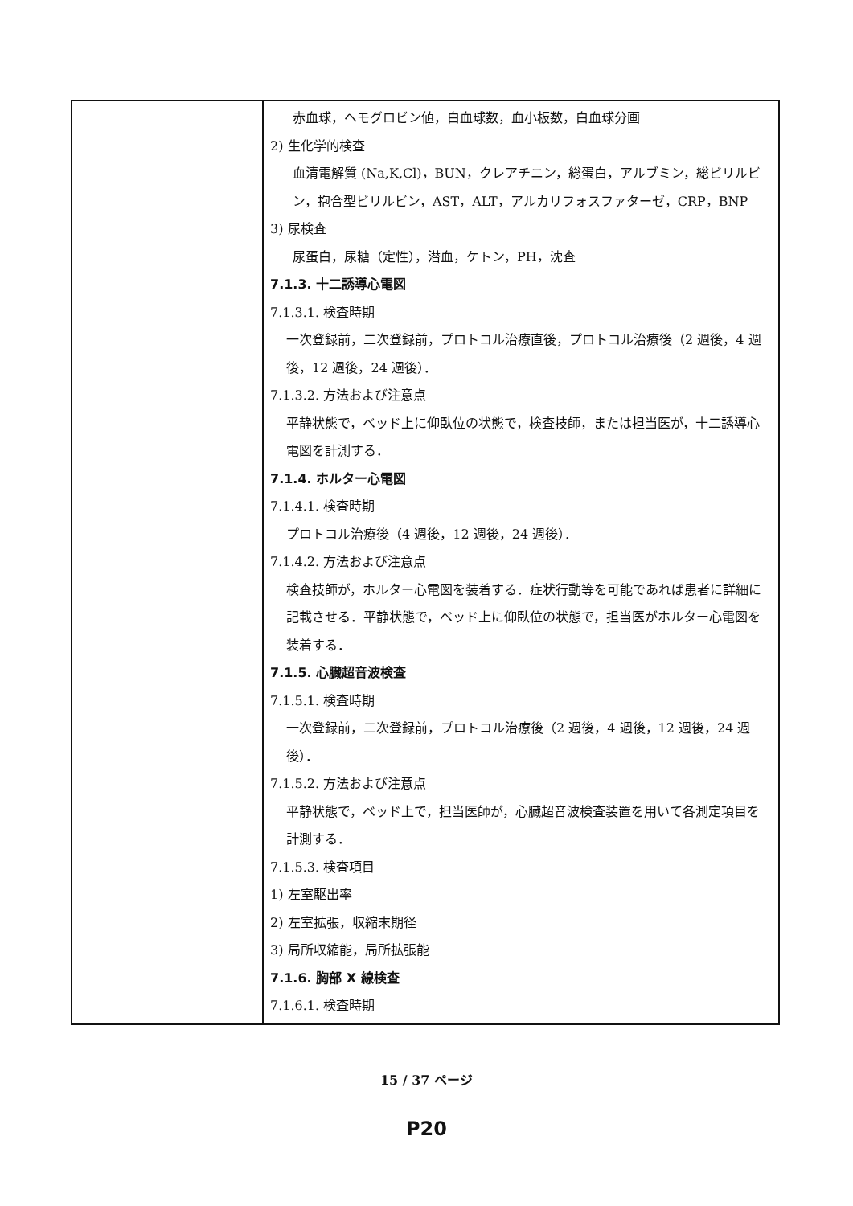| | 赤血球，ヘモグロビン値，白血球数，血小板数，白血球分画 2) 生化学的検査 血清電解質 (Na,K,Cl)，BUN，クレアチニン，総蛋白，アルブミン，総ビリルビン，抱合型ビリルビン，AST，ALT，アルカリフォスファターゼ，CRP，BNP 3) 尿検査 尿蛋白，尿糖（定性），潜血，ケトン，PH，沈査 7.1.3. 十二誘導心電図 7.1.3.1. 検査時期 一次登録前，二次登録前，プロトコル治療直後，プロトコル治療後（2 週後，4 週後，12 週後，24 週後）． 7.1.3.2. 方法および注意点 平静状態で，ベッド上に仰臥位の状態で，検査技師，または担当医が，十二誘導心電図を計測する． 7.1.4. ホルター心電図 7.1.4.1. 検査時期 プロトコル治療後（4 週後，12 週後，24 週後）． 7.1.4.2. 方法および注意点 検査技師が，ホルター心電図を装着する．症状行動等を可能であれば患者に詳細に記載させる．平静状態で，ベッド上に仰臥位の状態で，担当医がホルター心電図を装着する． 7.1.5. 心臓超音波検査 7.1.5.1. 検査時期 一次登録前，二次登録前，プロトコル治療後（2 週後，4 週後，12 週後，24 週後）． 7.1.5.2. 方法および注意点 平静状態で，ベッド上で，担当医師が，心臓超音波検査装置を用いて各測定項目を計測する． 7.1.5.3. 検査項目 1) 左室駆出率 2) 左室拡張，収縮末期径 3) 局所収縮能，局所拡張能 7.1.6. 胸部 X 線検査 7.1.6.1. 検査時期 |
15 / 37 ページ
P20